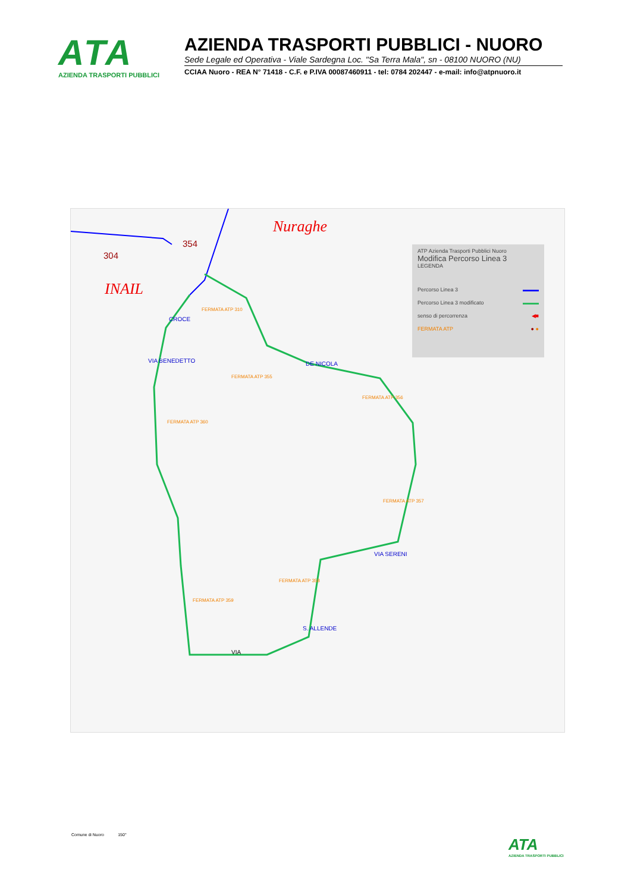ATA
AZIENDA TRASPORTI PUBBLICI
AZIENDA TRASPORTI PUBBLICI - NUORO
Sede Legale ed Operativa - Viale Sardegna Loc. "Sa Terra Mala", sn - 08100 NUORO (NU)
CCIAA Nuoro - REA N° 71418 - C.F. e P.IVA 00087460911 - tel: 0784 202447 - e-mail: info@atpnuoro.it
Nuraghe
INAIL
304
354
ATP Azienda Trasporti Pubblici Nuoro
Modifica Percorso Linea 3
LEGENDA
Percorso Linea 3 ▬▬▬
Percorso Linea 3 modificato ▬▬▬
senso di percorrenza ◀■
FERMATA ATP ● ●
FERMATA ATP 310
FERMATA ATP 355
FERMATA ATP 356
FERMATA ATP 360
FERMATA ATP 357
FERMATA ATP 358
FERMATA ATP 359
DE NICOLA
VIA SERENI
S. ALLENDE
VIA
VIA BENEDETTO
CROCE
Comune di Nuoro 150°
ATA
AZIENDA TRASPORTI PUBBLICI